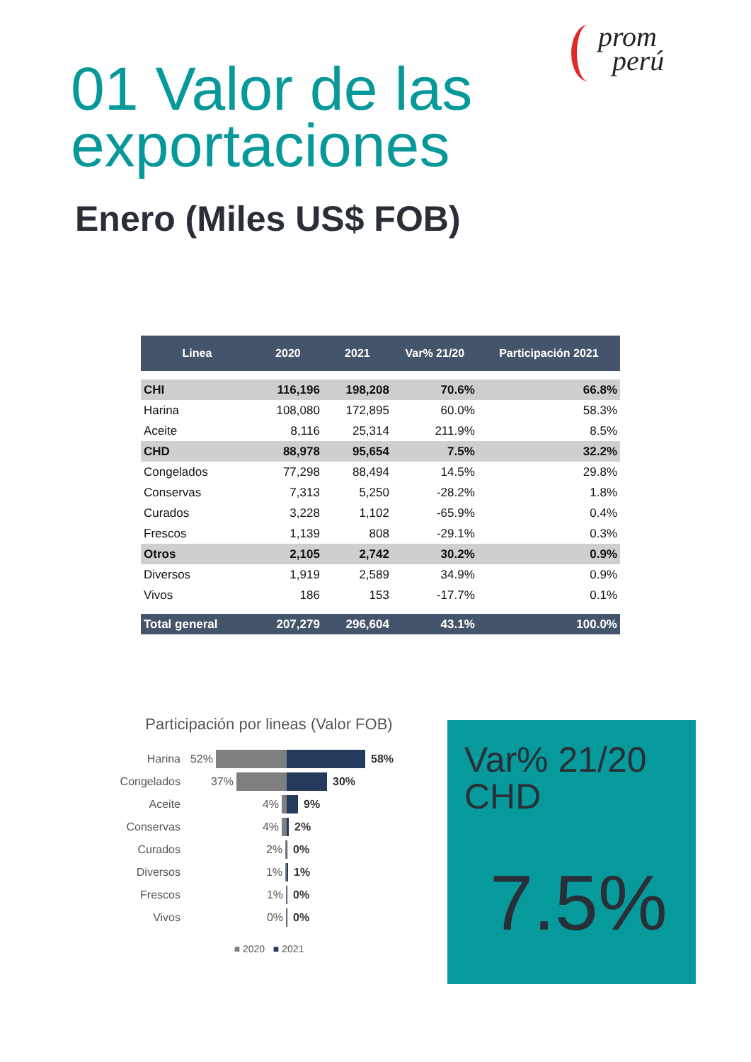prom
perú
01 Valor de las
exportaciones
Enero (Miles US$ FOB)
| Linea | 2020 | 2021 | Var% 21/20 | Participación 2021 |
| --- | --- | --- | --- | --- |
| CHI | 116,196 | 198,208 | 70.6% | 66.8% |
| Harina | 108,080 | 172,895 | 60.0% | 58.3% |
| Aceite | 8,116 | 25,314 | 211.9% | 8.5% |
| CHD | 88,978 | 95,654 | 7.5% | 32.2% |
| Congelados | 77,298 | 88,494 | 14.5% | 29.8% |
| Conservas | 7,313 | 5,250 | -28.2% | 1.8% |
| Curados | 3,228 | 1,102 | -65.9% | 0.4% |
| Frescos | 1,139 | 808 | -29.1% | 0.3% |
| Otros | 2,105 | 2,742 | 30.2% | 0.9% |
| Diversos | 1,919 | 2,589 | 34.9% | 0.9% |
| Vivos | 186 | 153 | -17.7% | 0.1% |
| Total general | 207,279 | 296,604 | 43.1% | 100.0% |
Participación por lineas (Valor FOB)
Harina 52% 58%
Congelados 37% 30%
Aceite 4% 9%
Conservas 4% 2%
Curados 2% 0%
Diversos 1% 1%
Frescos 1% 0%
Vivos 0% 0%
■ 2020 ■ 2021
Var% 21/20
CHD
7.5%